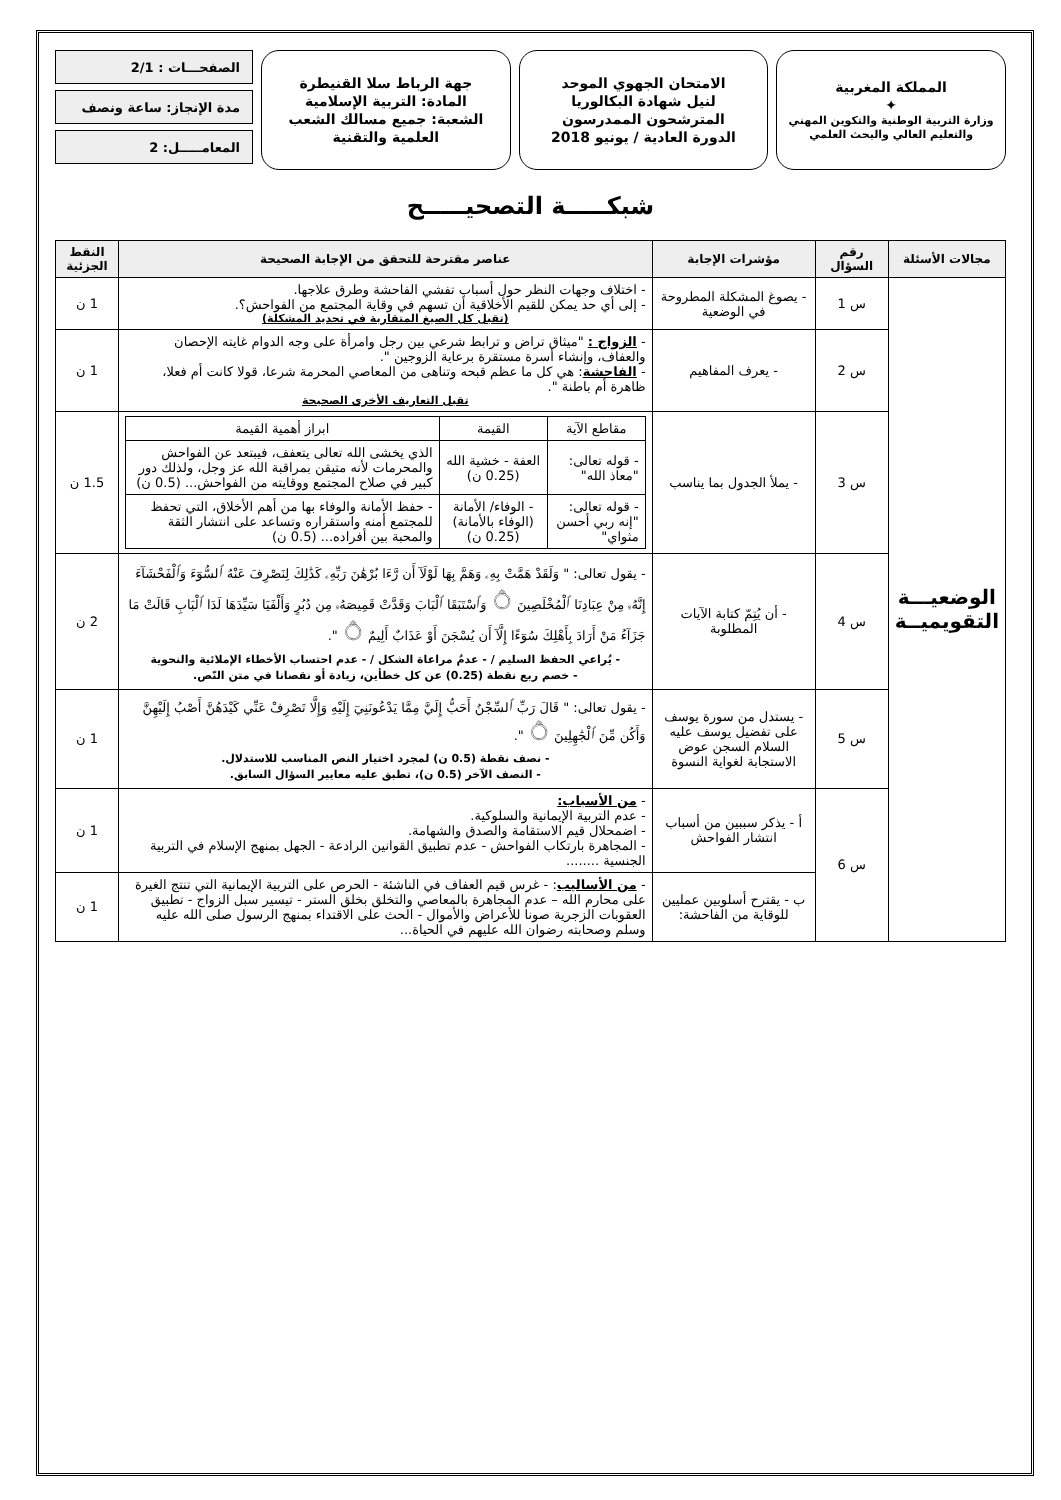المملكة المغربية
✦
وزارة التربية الوطنية والتكوين المهني
والتعليم العالي والبحث العلمي
الامتحان الجهوي الموحد
لنيل شهادة البكالوريا
المترشحون الممدرسون
الدورة العادية / يونيو 2018
جهة الرباط سلا القنيطرة
المادة: التربية الإسلامية
الشعبة: جميع مسالك الشعب
العلمية والتقنية
الصفحـــات : 2/1
مدة الإنجاز: ساعة ونصف
المعامـــــل: 2
شبكـــــة التصحيـــــح
| مجالات الأسئلة | رقم السؤال | مؤشرات الإجابة | عناصر مقترحة للتحقق من الإجابة الصحيحة | النقط الجزئية |
| --- | --- | --- | --- | --- |
| الوضعيـــة التقويميــة | س 1 | - يصوغ المشكلة المطروحة في الوضعية | - اختلاف وجهات النظر حول أسباب تفشي الفاحشة وطرق علاجها. - إلى أي حد يمكن للقيم الأخلاقية أن تسهم في وقاية المجتمع من الفواحش؟. (تقبل كل الصيغ المتقاربة في تحديد المشكلة) | 1 ن |
| | س 2 | - يعرف المفاهيم | - الزواج : "ميثاق تراض و ترابط شرعي بين رجل وامرأة على وجه الدوام غايته الإحصان والعفاف، وإنشاء أسرة مستقرة برعاية الزوجين ". - الفاحشة : هي كل ما عظم قبحه وتناهى من المعاصي المحرمة شرعا، قولا كانت أم فعلا، ظاهرة أم باطنة ". تقبل التعاريف الأخرى الصحيحة | 1 ن |
| | س 3 | - يملأ الجدول بما يناسب | / مقاطع الآية / القيمة / ابراز أهمية القيمة / / - قوله تعالى: "معاذ الله" / العفة - خشية الله (0.25 ن) / الذي يخشى الله تعالى يتعفف، فيبتعد عن الفواحش والمحرمات لأنه متيقن بمراقبة الله عز وجل، ولذلك دور كبير في صلاح المجتمع ووقايته من الفواحش... (0.5 ن) / / - قوله تعالى: "إنه ربي أحسن مثواي" / - الوفاء/ الأمانة (الوفاء بالأمانة) (0.25 ن) / - حفظ الأمانة والوفاء بها من أهم الأخلاق، التي تحفظ للمجتمع أمنه واستقراره وتساعد على انتشار الثقة والمحبة بين أفراده... (0.5 ن) / | 1.5 ن |
| | س 4 | - أن يُتِمّ كتابة الآيات المطلوبة | - يقول تعالى: " وَلَقَدْ هَمَّتْ بِهِۦ وَهَمَّ بِهَا لَوْلَآ أَن رَّءَا بُرْهَٰنَ رَبِّهِۦ كَذَٰلِكَ لِنَصْرِفَ عَنْهُ ٱلسُّوٓءَ وَٱلْفَحْشَآءَ إِنَّهُۥ مِنْ عِبَادِنَا ٱلْمُخْلَصِينَ ۝ وَٱسْتَبَقَا ٱلْبَابَ وَقَدَّتْ قَمِيصَهُۥ مِن دُبُرٍ وَأَلْفَيَا سَيِّدَهَا لَدَا ٱلْبَابِ قَالَتْ مَا جَزَآءُ مَنْ أَرَادَ بِأَهْلِكَ سُوٓءًا إِلَّآ أَن يُسْجَنَ أَوْ عَذَابٌ أَلِيمٌ ۝ ". - يُراعي الحفظ السليم / - عدمُ مراعاة الشكل / - عدم احتساب الأخطاء الإملائية والنحوية - خصم ربع نقطة (0.25) عن كل خطأين، زيادة أو نقصانا في متن النّص. | 2 ن |
| | س 5 | - يستدل من سورة يوسف على تفضيل يوسف عليه السلام السجن عوض الاستجابة لغواية النسوة | - يقول تعالى: " قَالَ رَبِّ ٱلسِّجْنُ أَحَبُّ إِلَيَّ مِمَّا يَدْعُونَنِيٓ إِلَيْهِ وَإِلَّا تَصْرِفْ عَنِّي كَيْدَهُنَّ أَصْبُ إِلَيْهِنَّ وَأَكُن مِّنَ ٱلْجَٰهِلِينَ ۝ ". - نصف نقطة (0.5 ن) لمجرد اختيار النص المناسب للاستدلال. - النصف الآخر (0.5 ن)، تطبق عليه معايير السؤال السابق. | 1 ن |
| | س 6 | أ - يذكر سببين من أسباب انتشار الفواحش | - من الأسباب: - عدم التربية الإيمانية والسلوكية. - اضمحلال قيم الاستقامة والصدق والشهامة. - المجاهرة بارتكاب الفواحش - عدم تطبيق القوانين الرادعة - الجهل بمنهج الإسلام في التربية الجنسية ........ | 1 ن |
| | | ب - يقترح أسلوبين عمليين للوقاية من الفاحشة: | - من الأساليب : - غرس قيم العفاف في الناشئة - الحرص على التربية الإيمانية التي تنتج الغيرة على محارم الله – عدم المجاهرة بالمعاصي والتخلق بخلق الستر - تيسير سبل الزواج - تطبيق العقوبات الزجرية صونا للأعراض والأموال - الحث على الاقتداء بمنهج الرسول صلى الله عليه وسلم وصحابته رضوان الله عليهم في الحياة... | 1 ن |